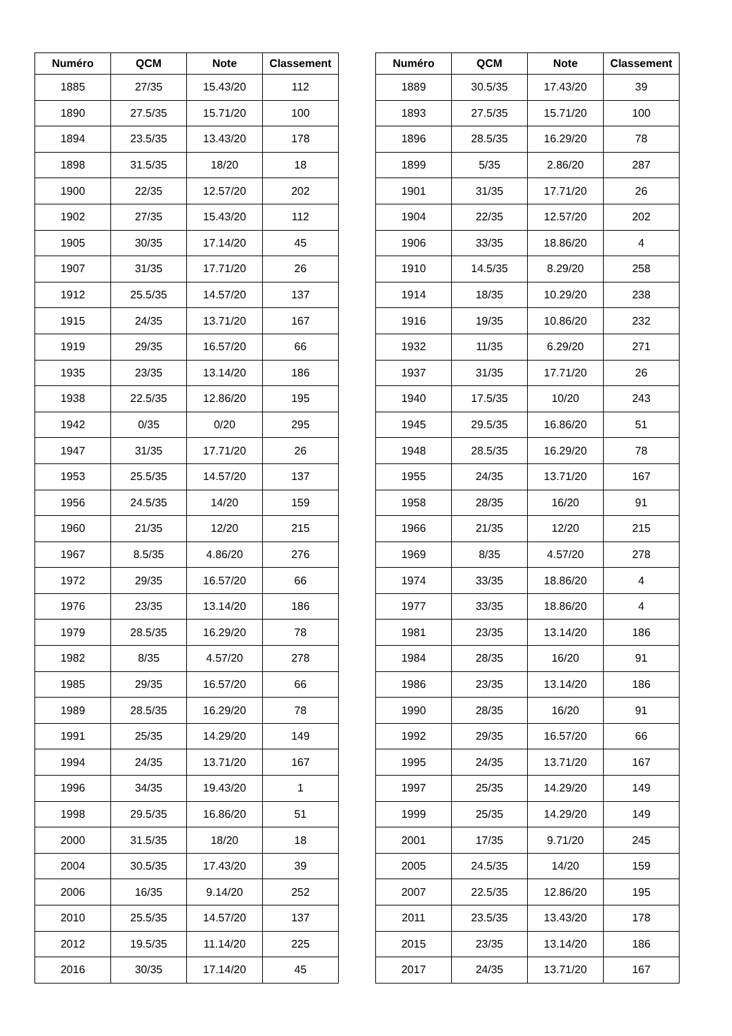| Numéro | QCM | Note | Classement |
| --- | --- | --- | --- |
| 1885 | 27/35 | 15.43/20 | 112 |
| 1890 | 27.5/35 | 15.71/20 | 100 |
| 1894 | 23.5/35 | 13.43/20 | 178 |
| 1898 | 31.5/35 | 18/20 | 18 |
| 1900 | 22/35 | 12.57/20 | 202 |
| 1902 | 27/35 | 15.43/20 | 112 |
| 1905 | 30/35 | 17.14/20 | 45 |
| 1907 | 31/35 | 17.71/20 | 26 |
| 1912 | 25.5/35 | 14.57/20 | 137 |
| 1915 | 24/35 | 13.71/20 | 167 |
| 1919 | 29/35 | 16.57/20 | 66 |
| 1935 | 23/35 | 13.14/20 | 186 |
| 1938 | 22.5/35 | 12.86/20 | 195 |
| 1942 | 0/35 | 0/20 | 295 |
| 1947 | 31/35 | 17.71/20 | 26 |
| 1953 | 25.5/35 | 14.57/20 | 137 |
| 1956 | 24.5/35 | 14/20 | 159 |
| 1960 | 21/35 | 12/20 | 215 |
| 1967 | 8.5/35 | 4.86/20 | 276 |
| 1972 | 29/35 | 16.57/20 | 66 |
| 1976 | 23/35 | 13.14/20 | 186 |
| 1979 | 28.5/35 | 16.29/20 | 78 |
| 1982 | 8/35 | 4.57/20 | 278 |
| 1985 | 29/35 | 16.57/20 | 66 |
| 1989 | 28.5/35 | 16.29/20 | 78 |
| 1991 | 25/35 | 14.29/20 | 149 |
| 1994 | 24/35 | 13.71/20 | 167 |
| 1996 | 34/35 | 19.43/20 | 1 |
| 1998 | 29.5/35 | 16.86/20 | 51 |
| 2000 | 31.5/35 | 18/20 | 18 |
| 2004 | 30.5/35 | 17.43/20 | 39 |
| 2006 | 16/35 | 9.14/20 | 252 |
| 2010 | 25.5/35 | 14.57/20 | 137 |
| 2012 | 19.5/35 | 11.14/20 | 225 |
| 2016 | 30/35 | 17.14/20 | 45 |
| Numéro | QCM | Note | Classement |
| --- | --- | --- | --- |
| 1889 | 30.5/35 | 17.43/20 | 39 |
| 1893 | 27.5/35 | 15.71/20 | 100 |
| 1896 | 28.5/35 | 16.29/20 | 78 |
| 1899 | 5/35 | 2.86/20 | 287 |
| 1901 | 31/35 | 17.71/20 | 26 |
| 1904 | 22/35 | 12.57/20 | 202 |
| 1906 | 33/35 | 18.86/20 | 4 |
| 1910 | 14.5/35 | 8.29/20 | 258 |
| 1914 | 18/35 | 10.29/20 | 238 |
| 1916 | 19/35 | 10.86/20 | 232 |
| 1932 | 11/35 | 6.29/20 | 271 |
| 1937 | 31/35 | 17.71/20 | 26 |
| 1940 | 17.5/35 | 10/20 | 243 |
| 1945 | 29.5/35 | 16.86/20 | 51 |
| 1948 | 28.5/35 | 16.29/20 | 78 |
| 1955 | 24/35 | 13.71/20 | 167 |
| 1958 | 28/35 | 16/20 | 91 |
| 1966 | 21/35 | 12/20 | 215 |
| 1969 | 8/35 | 4.57/20 | 278 |
| 1974 | 33/35 | 18.86/20 | 4 |
| 1977 | 33/35 | 18.86/20 | 4 |
| 1981 | 23/35 | 13.14/20 | 186 |
| 1984 | 28/35 | 16/20 | 91 |
| 1986 | 23/35 | 13.14/20 | 186 |
| 1990 | 28/35 | 16/20 | 91 |
| 1992 | 29/35 | 16.57/20 | 66 |
| 1995 | 24/35 | 13.71/20 | 167 |
| 1997 | 25/35 | 14.29/20 | 149 |
| 1999 | 25/35 | 14.29/20 | 149 |
| 2001 | 17/35 | 9.71/20 | 245 |
| 2005 | 24.5/35 | 14/20 | 159 |
| 2007 | 22.5/35 | 12.86/20 | 195 |
| 2011 | 23.5/35 | 13.43/20 | 178 |
| 2015 | 23/35 | 13.14/20 | 186 |
| 2017 | 24/35 | 13.71/20 | 167 |